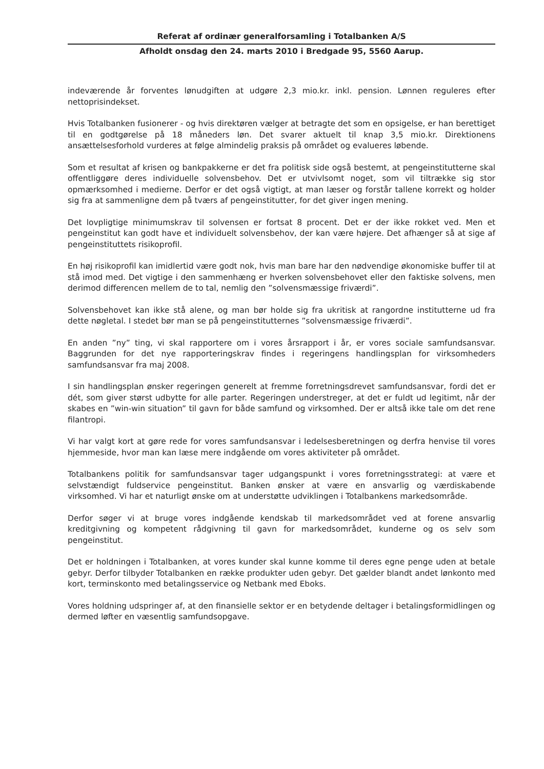Referat af ordinær generalforsamling i Totalbanken A/S
Afholdt onsdag den 24. marts 2010 i Bredgade 95, 5560 Aarup.
indeværende år forventes lønudgiften at udgøre 2,3 mio.kr. inkl. pension. Lønnen reguleres efter nettoprisindekset.
Hvis Totalbanken fusionerer - og hvis direktøren vælger at betragte det som en opsigelse, er han berettiget til en godtgørelse på 18 måneders løn. Det svarer aktuelt til knap 3,5 mio.kr. Direktionens ansættelsesforhold vurderes at følge almindelig praksis på området og evalueres løbende.
Som et resultat af krisen og bankpakkerne er det fra politisk side også bestemt, at pengeinstitutterne skal offentliggøre deres individuelle solvensbehov. Det er utvivlsomt noget, som vil tiltrække sig stor opmærksomhed i medierne. Derfor er det også vigtigt, at man læser og forstår tallene korrekt og holder sig fra at sammenligne dem på tværs af pengeinstitutter, for det giver ingen mening.
Det lovpligtige minimumskrav til solvensen er fortsat 8 procent. Det er der ikke rokket ved. Men et pengeinstitut kan godt have et individuelt solvensbehov, der kan være højere. Det afhænger så at sige af pengeinstituttets risikoprofil.
En høj risikoprofil kan imidlertid være godt nok, hvis man bare har den nødvendige økonomiske buffer til at stå imod med. Det vigtige i den sammenhæng er hverken solvensbehovet eller den faktiske solvens, men derimod differencen mellem de to tal, nemlig den ”solvensmæssige friværdi”.
Solvensbehovet kan ikke stå alene, og man bør holde sig fra ukritisk at rangordne institutterne ud fra dette nøgletal. I stedet bør man se på pengeinstitutternes ”solvensmæssige friværdi”.
En anden ”ny” ting, vi skal rapportere om i vores årsrapport i år, er vores sociale samfundsansvar. Baggrunden for det nye rapporteringskrav findes i regeringens handlingsplan for virksomheders samfundsansvar fra maj 2008.
I sin handlingsplan ønsker regeringen generelt at fremme forretningsdrevet samfundsansvar, fordi det er dét, som giver størst udbytte for alle parter. Regeringen understreger, at det er fuldt ud legitimt, når der skabes en ”win-win situation” til gavn for både samfund og virksomhed. Der er altså ikke tale om det rene filantropi.
Vi har valgt kort at gøre rede for vores samfundsansvar i ledelsesberetningen og derfra henvise til vores hjemmeside, hvor man kan læse mere indgående om vores aktiviteter på området.
Totalbankens politik for samfundsansvar tager udgangspunkt i vores forretningsstrategi: at være et selvstændigt fuldservice pengeinstitut. Banken ønsker at være en ansvarlig og værdiskabende virksomhed. Vi har et naturligt ønske om at understøtte udviklingen i Totalbankens markedsområde.
Derfor søger vi at bruge vores indgående kendskab til markedsområdet ved at forene ansvarlig kreditgivning og kompetent rådgivning til gavn for markedsområdet, kunderne og os selv som pengeinstitut.
Det er holdningen i Totalbanken, at vores kunder skal kunne komme til deres egne penge uden at betale gebyr. Derfor tilbyder Totalbanken en række produkter uden gebyr. Det gælder blandt andet lønkonto med kort, terminskonto med betalingsservice og Netbank med Eboks.
Vores holdning udspringer af, at den finansielle sektor er en betydende deltager i betalingsformidlingen og dermed løfter en væsentlig samfundsopgave.